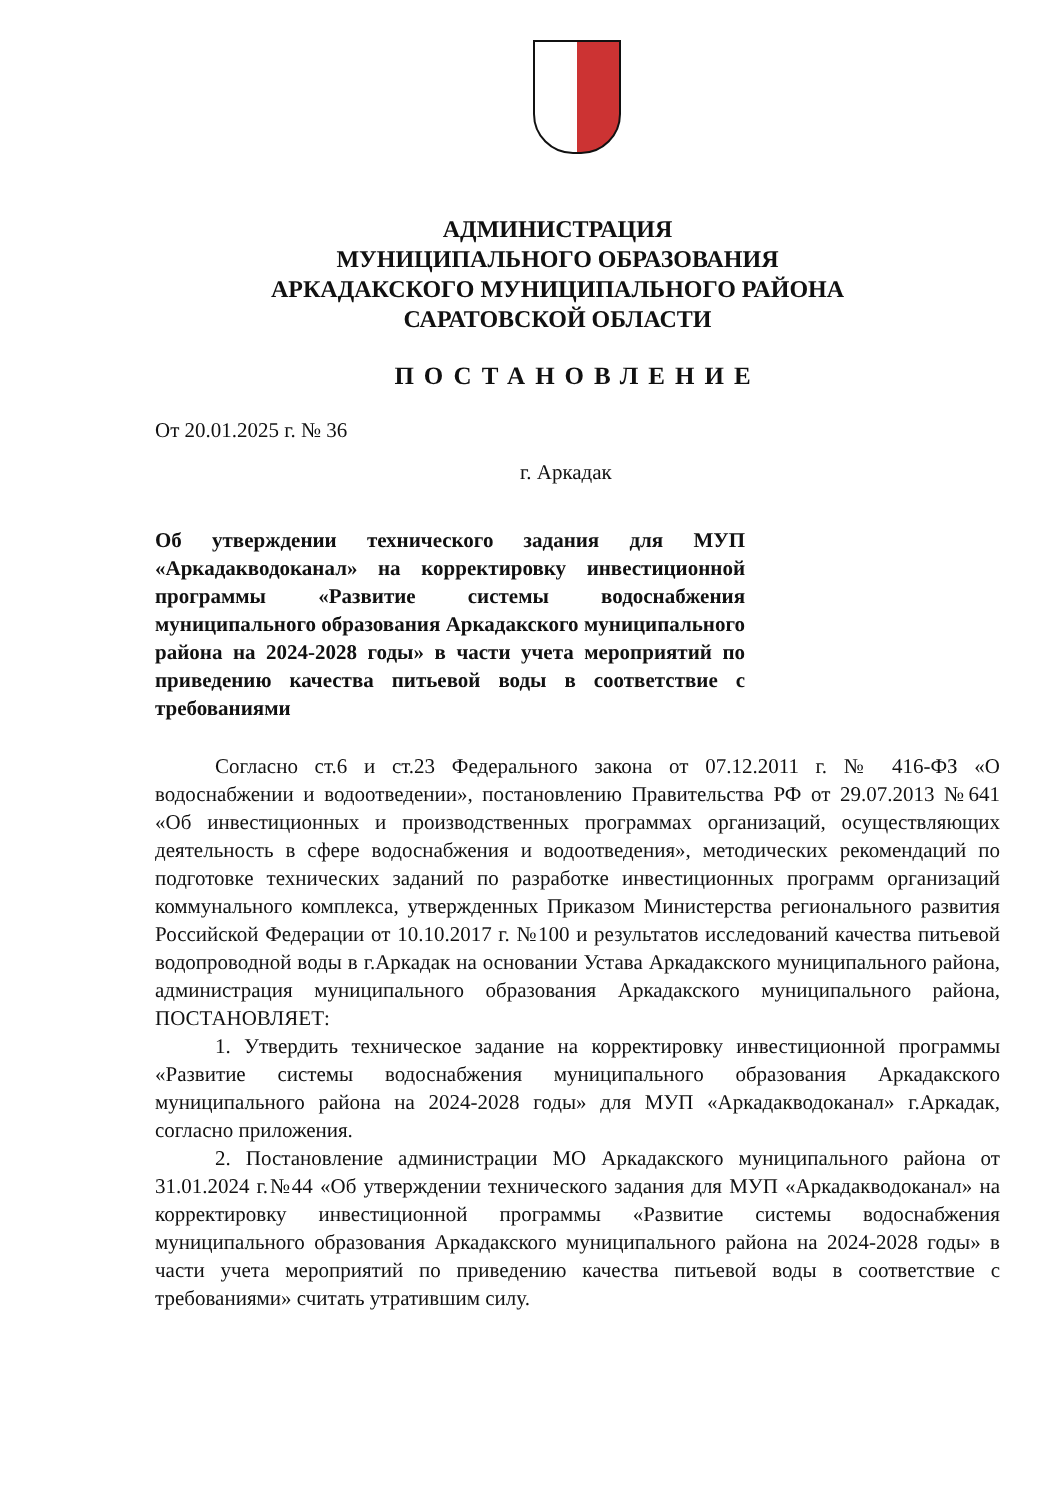АДМИНИСТРАЦИЯ
МУНИЦИПАЛЬНОГО ОБРАЗОВАНИЯ
АРКАДАКСКОГО МУНИЦИПАЛЬНОГО РАЙОНА
САРАТОВСКОЙ ОБЛАСТИ
ПОСТАНОВЛЕНИЕ
От 20.01.2025 г. № 36
г. Аркадак
Об утверждении технического задания для МУП «Аркадакводоканал» на корректировку инвестиционной программы «Развитие системы водоснабжения муниципального образования Аркадакского муниципального района на 2024-2028 годы» в части учета мероприятий по приведению качества питьевой воды в соответствие с требованиями
Согласно ст.6 и ст.23 Федерального закона от 07.12.2011 г. № 416-ФЗ «О водоснабжении и водоотведении», постановлению Правительства РФ от 29.07.2013 №641 «Об инвестиционных и производственных программах организаций, осуществляющих деятельность в сфере водоснабжения и водоотведения», методических рекомендаций по подготовке технических заданий по разработке инвестиционных программ организаций коммунального комплекса, утвержденных Приказом Министерства регионального развития Российской Федерации от 10.10.2017 г. №100 и результатов исследований качества питьевой водопроводной воды в г.Аркадак на основании Устава Аркадакского муниципального района, администрация муниципального образования Аркадакского муниципального района, ПОСТАНОВЛЯЕТ:
1. Утвердить техническое задание на корректировку инвестиционной программы «Развитие системы водоснабжения муниципального образования Аркадакского муниципального района на 2024-2028 годы» для МУП «Аркадакводоканал» г.Аркадак, согласно приложения.
2. Постановление администрации МО Аркадакского муниципального района от 31.01.2024 г.№44 «Об утверждении технического задания для МУП «Аркадакводоканал» на корректировку инвестиционной программы «Развитие системы водоснабжения муниципального образования Аркадакского муниципального района на 2024-2028 годы» в части учета мероприятий по приведению качества питьевой воды в соответствие с требованиями» считать утратившим силу.